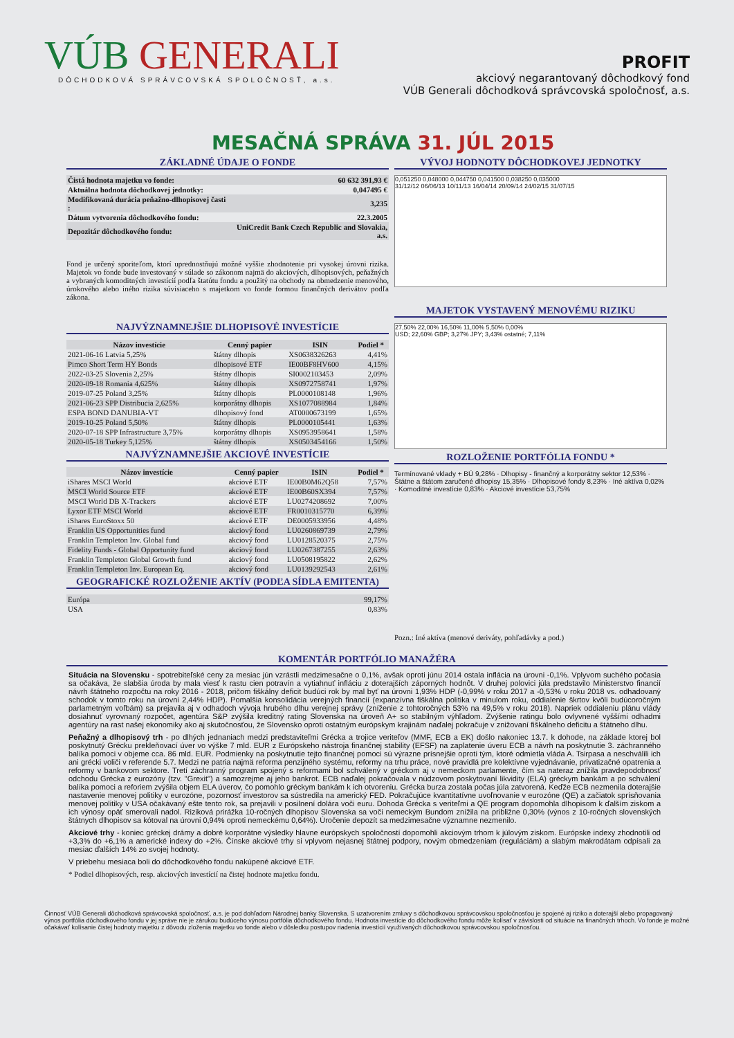VÚB GENERALI
DÔCHODKOVÁ SPRÁVCOVSKÁ SPOLOČNOSŤ, a.s.
PROFIT
akciový negarantovaný dôchodkový fond
VÚB Generali dôchodková správcovská spoločnosť, a.s.
MESAČNÁ SPRÁVA 31. JÚL 2015
ZÁKLADNÉ ÚDAJE O FONDE
| Čistá hodnota majetku vo fonde: | 60 632 391,93 € |
| Aktuálna hodnota dôchodkovej jednotky: | 0,047495 € |
| Modifikovaná durácia peňažno-dlhopisovej časti : | 3,235 |
| Dátum vytvorenia dôchodkového fondu: | 22.3.2005 |
| Depozitár dôchodkového fondu: | UniCredit Bank Czech Republic and Slovakia, a.s. |
Fond je určený sporiteľom, ktorí uprednostňujú možné vyššie zhodnotenie pri vysokej úrovni rizika. Majetok vo fonde bude investovaný v súlade so zákonom najmä do akciových, dlhopisových, peňažných a vybraných komoditných investícií podľa štatútu fondu a použitý na obchody na obmedzenie menového, úrokového alebo iného rizika súvisiaceho s majetkom vo fonde formou finančných derivátov podľa zákona.
NAJVÝZNAMNEJŠIE DLHOPISOVÉ INVESTÍCIE
| Názov investície | Cenný papier | ISIN | Podiel * |
| --- | --- | --- | --- |
| 2021-06-16 Latvia 5,25% | štátny dlhopis | XS0638326263 | 4,41% |
| Pimco Short Term HY Bonds | dlhopisové ETF | IE00BF8HV600 | 4,15% |
| 2022-03-25 Slovenia 2,25% | štátny dlhopis | SI0002103453 | 2,09% |
| 2020-09-18 Romania 4,625% | štátny dlhopis | XS0972758741 | 1,97% |
| 2019-07-25 Poland 3,25% | štátny dlhopis | PL0000108148 | 1,96% |
| 2021-06-23 SPP Distribucia 2,625% | korporátny dlhopis | XS1077088984 | 1,84% |
| ESPA BOND DANUBIA-VT | dlhopisový fond | AT0000673199 | 1,65% |
| 2019-10-25 Poland 5,50% | štátny dlhopis | PL0000105441 | 1,63% |
| 2020-07-18 SPP Infrastructure 3,75% | korporátny dlhopis | XS0953958641 | 1,58% |
| 2020-05-18 Turkey 5,125% | štátny dlhopis | XS0503454166 | 1,50% |
NAJVÝZNAMNEJŠIE AKCIOVÉ INVESTÍCIE
| Názov investície | Cenný papier | ISIN | Podiel * |
| --- | --- | --- | --- |
| iShares MSCI World | akciové ETF | IE00B0M62Q58 | 7,57% |
| MSCI World Source ETF | akciové ETF | IE00B60SX394 | 7,57% |
| MSCI World DB X-Trackers | akciové ETF | LU0274208692 | 7,00% |
| Lyxor ETF MSCI World | akciové ETF | FR0010315770 | 6,39% |
| iShares EuroStoxx 50 | akciové ETF | DE0005933956 | 4,48% |
| Franklin US Opportunities fund | akciový fond | LU0260869739 | 2,79% |
| Franklin Templeton Inv. Global fund | akciový fond | LU0128520375 | 2,75% |
| Fidelity Funds - Global Opportunity fund | akciový fond | LU0267387255 | 2,63% |
| Franklin Templeton Global Growth fund | akciový fond | LU0508195822 | 2,62% |
| Franklin Templeton Inv. European Eq. | akciový fond | LU0139292543 | 2,61% |
GEOGRAFICKÉ ROZLOŽENIE AKTÍV (PODĽA SÍDLA EMITENTA)
| Európa | 99,17% |
| USA | 0,83% |
VÝVOJ HODNOTY DÔCHODKOVEJ JEDNOTKY
0,051250 0,048000 0,044750 0,041500 0,038250 0,035000
31/12/12 06/06/13 10/11/13 16/04/14 20/09/14 24/02/15 31/07/15
MAJETOK VYSTAVENÝ MENOVÉMU RIZIKU
27,50% 22,00% 16,50% 11,00% 5,50% 0,00%
USD; 22,60% GBP; 3,27% JPY; 3,43% ostatné; 7,11%
ROZLOŽENIE PORTFÓLIA FONDU *
Termínované vklady + BÚ 9,28% · Dlhopisy - finančný a korporátny sektor 12,53% · Štátne a štátom zaručené dlhopisy 15,35% · Dlhopisové fondy 8,23% · Iné aktíva 0,02% · Komoditné investície 0,83% · Akciové investície 53,75%
Pozn.: Iné aktíva (menové deriváty, pohľadávky a pod.)
KOMENTÁR PORTFÓLIO MANAŽÉRA
Situácia na Slovensku - spotrebiteľské ceny za mesiac jún vzrástli medzimesačne o 0,1%, avšak oproti júnu 2014 ostala inflácia na úrovni -0,1%. Vplyvom suchého počasia sa očakáva, že slabšia úroda by mala viesť k rastu cien potravín a vytiahnuť infláciu z doterajších záporných hodnôt. V druhej polovici júla predstavilo Ministerstvo financií návrh štátneho rozpočtu na roky 2016 - 2018, pričom fiškálny deficit budúci rok by mal byť na úrovni 1,93% HDP (-0,99% v roku 2017 a -0,53% v roku 2018 vs. odhadovaný schodok v tomto roku na úrovni 2,44% HDP). Pomalšia konsolidácia verejných financií (expanzívna fiškálna politika v minulom roku, oddialenie škrtov kvôli budúcoročným parlametným voľbám) sa prejavila aj v odhadoch vývoja hrubého dlhu verejnej správy (zníženie z tohtoročných 53% na 49,5% v roku 2018). Napriek oddialeniu plánu vlády dosiahnuť vyrovnaný rozpočet, agentúra S&P zvýšila kreditný rating Slovenska na úroveň A+ so stabilným výhľadom. Zvýšenie ratingu bolo ovlyvnené vyššími odhadmi agentúry na rast našej ekonomiky ako aj skutočnosťou, že Slovensko oproti ostatným európskym krajinám naďalej pokračuje v znižovaní fiškálneho deficitu a štátneho dlhu.
Peňažný a dlhopisový trh - po dlhých jednaniach medzi predstaviteľmi Grécka a trojice veriteľov (MMF, ECB a EK) došlo nakoniec 13.7. k dohode, na základe ktorej bol poskytnutý Grécku prekleňovací úver vo výške 7 mld. EUR z Európskeho nástroja finančnej stability (EFSF) na zaplatenie úveru ECB a návrh na poskytnutie 3. záchranného balíka pomoci v objeme cca. 86 mld. EUR. Podmienky na poskytnutie tejto finančnej pomoci sú výrazne prísnejšie oproti tým, ktoré odmietla vláda A. Tsirpasa a neschválili ich ani grécki voliči v referende 5.7. Medzi ne patria najmä reforma penzijného systému, reformy na trhu práce, nové pravidlá pre kolektívne vyjednávanie, privatizačné opatrenia a reformy v bankovom sektore. Tretí záchranný program spojený s reformami bol schválený v gréckom aj v nemeckom parlamente, čím sa nateraz znížila pravdepodobnosť odchodu Grécka z eurozóny (tzv. "Grexit") a samozrejme aj jeho bankrot. ECB naďalej pokračovala v núdzovom poskytovaní likvidity (ELA) gréckym bankám a po schválení balíka pomoci a reforiem zvýšila objem ELA úverov, čo pomohlo gréckym bankám k ich otvoreniu. Grécka burza zostala počas júla zatvorená. Keďže ECB nezmenila doterajšie nastavenie menovej politiky v eurozóne, pozornosť investorov sa sústredila na americký FED. Pokračujúce kvantitatívne uvoľnovanie v eurozóne (QE) a začiatok sprísňovania menovej politiky v USA očakávaný ešte tento rok, sa prejavili v posilnení dolára voči euru. Dohoda Grécka s veriteľmi a QE program dopomohla dlhopisom k ďalším ziskom a ich výnosy opäť smerovali nadol. Riziková prirážka 10-ročných dlhopisov Slovenska sa voči nemeckým Bundom znížila na približne 0,30% (výnos z 10-ročných slovenských štátnych dlhopisov sa kótoval na úrovni 0,94% oproti nemeckému 0,64%). Úročenie depozít sa medzimesačne významne nezmenilo.
Akciové trhy - koniec gréckej drámy a dobré korporátne výsledky hlavne európskych spoločností dopomohli akciovým trhom k júlovým ziskom. Európske indexy zhodnotili od +3,3% do +6,1% a americké indexy do +2%. Čínske akciové trhy si vplyvom nejasnej štátnej podpory, novým obmedzeniam (reguláciám) a slabým makrodátam odpísali za mesiac ďalších 14% zo svojej hodnoty.
V priebehu mesiaca boli do dôchodkového fondu nakúpené akciové ETF.
* Podiel dlhopisových, resp. akciových investícií na čistej hodnote majetku fondu.
Činnosť VÚB Generali dôchodková správcovská spoločnosť, a.s. je pod dohľadom Národnej banky Slovenska. S uzatvorením zmluvy s dôchodkovou správcovskou spoločnosťou je spojené aj riziko a doterajší alebo propagovaný výnos portfólia dôchodkového fondu v jej správe nie je zárukou budúceho výnosu portfólia dôchodkového fondu. Hodnota investície do dôchodkového fondu môže kolísať v závislosti od situácie na finančných trhoch. Vo fonde je možné očakávať kolísanie čistej hodnoty majetku z dôvodu zloženia majetku vo fonde alebo v dôsledku postupov riadenia investícií využívaných dôchodkovou správcovskou spoločnosťou.